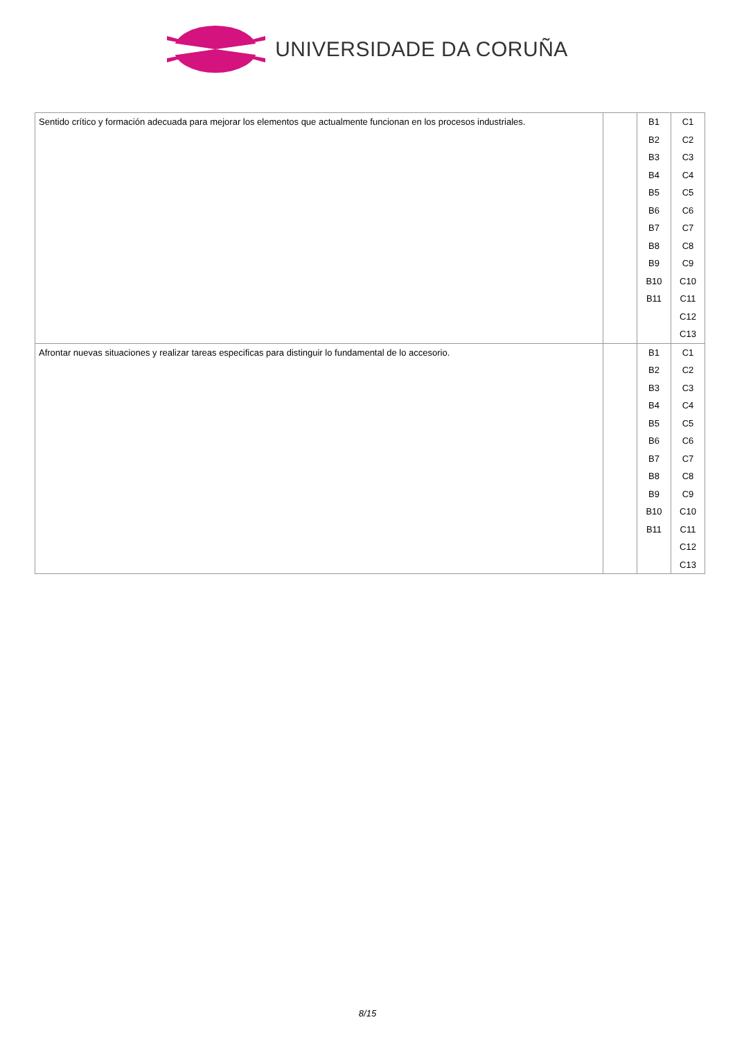UNIVERSIDADE DA CORUÑA
| Sentido crítico y formación adecuada para mejorar los elementos que actualmente funcionan en los procesos industriales. | | B1 B2 B3 B4 B5 B6 B7 B8 B9 B10 B11 | C1 C2 C3 C4 C5 C6 C7 C8 C9 C10 C11 C12 C13 |
| Afrontar nuevas situaciones y realizar tareas especificas para distinguir lo fundamental de lo accesorio. | | B1 B2 B3 B4 B5 B6 B7 B8 B9 B10 B11 | C1 C2 C3 C4 C5 C6 C7 C8 C9 C10 C11 C12 C13 |
8/15